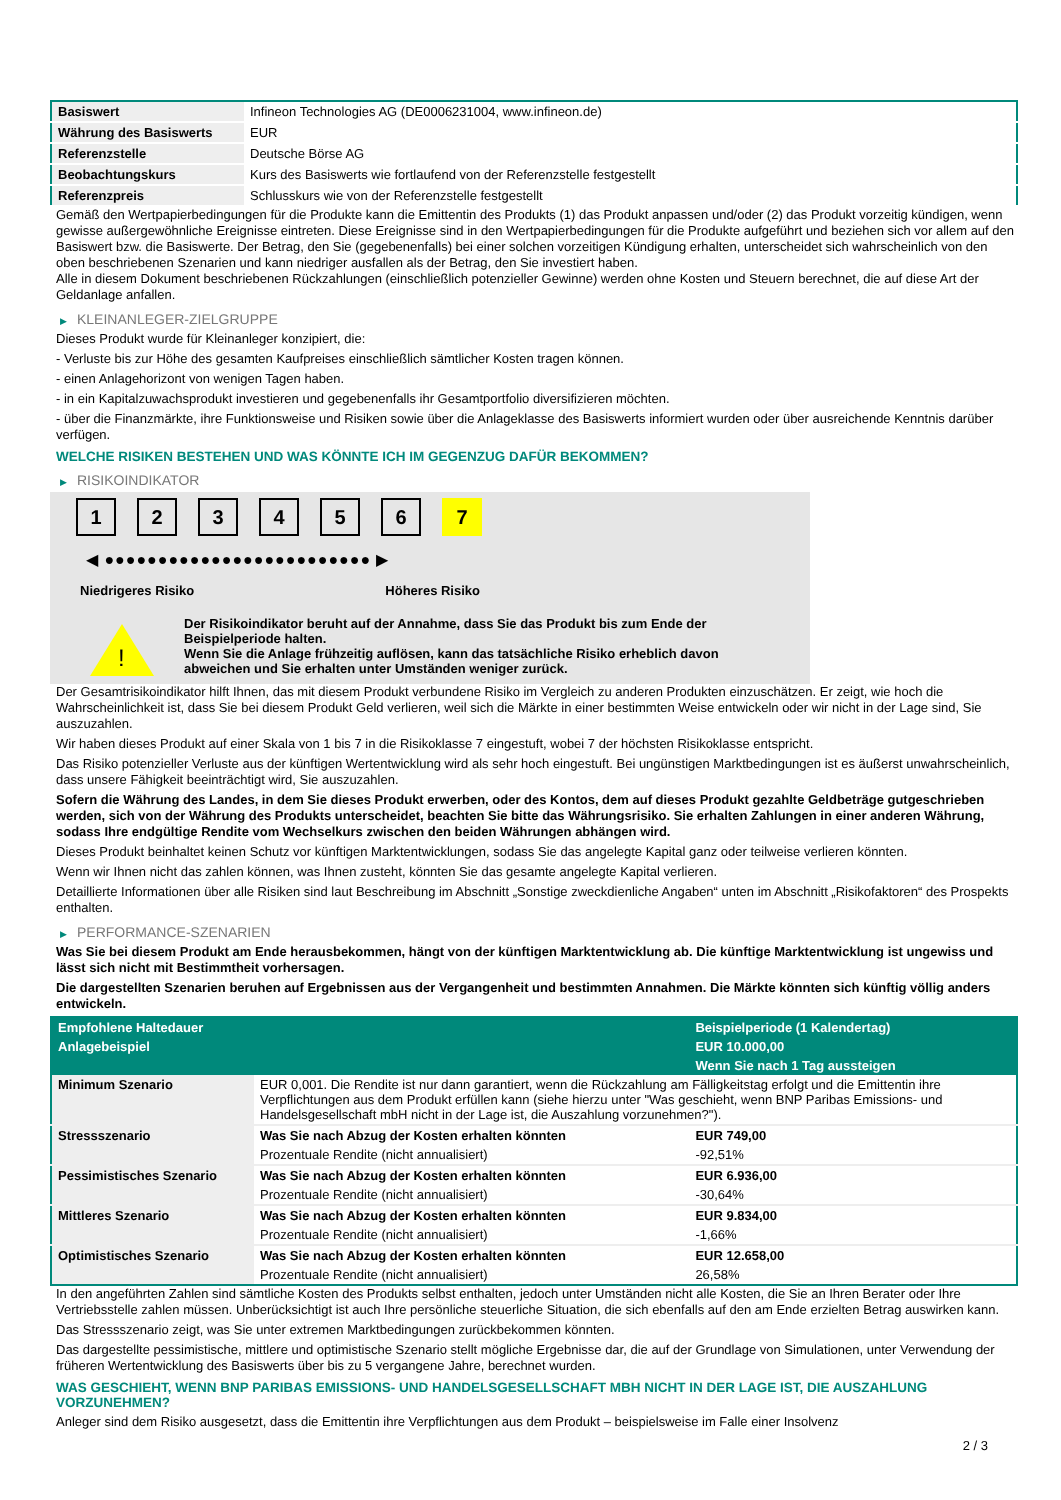| Basiswert | Infineon Technologies AG (DE0006231004, www.infineon.de) |
| Währung des Basiswerts | EUR |
| Referenzstelle | Deutsche Börse AG |
| Beobachtungskurs | Kurs des Basiswerts wie fortlaufend von der Referenzstelle festgestellt |
| Referenzpreis | Schlusskurs wie von der Referenzstelle festgestellt |
Gemäß den Wertpapierbedingungen für die Produkte kann die Emittentin des Produkts (1) das Produkt anpassen und/oder (2) das Produkt vorzeitig kündigen, wenn gewisse außergewöhnliche Ereignisse eintreten. Diese Ereignisse sind in den Wertpapierbedingungen für die Produkte aufgeführt und beziehen sich vor allem auf den Basiswert bzw. die Basiswerte. Der Betrag, den Sie (gegebenenfalls) bei einer solchen vorzeitigen Kündigung erhalten, unterscheidet sich wahrscheinlich von den oben beschriebenen Szenarien und kann niedriger ausfallen als der Betrag, den Sie investiert haben.
Alle in diesem Dokument beschriebenen Rückzahlungen (einschließlich potenzieller Gewinne) werden ohne Kosten und Steuern berechnet, die auf diese Art der Geldanlage anfallen.
▶ KLEINANLEGER-ZIELGRUPPE
Dieses Produkt wurde für Kleinanleger konzipiert, die:
- Verluste bis zur Höhe des gesamten Kaufpreises einschließlich sämtlicher Kosten tragen können.
- einen Anlagehorizont von wenigen Tagen haben.
- in ein Kapitalzuwachsprodukt investieren und gegebenenfalls ihr Gesamtportfolio diversifizieren möchten.
- über die Finanzmärkte, ihre Funktionsweise und Risiken sowie über die Anlageklasse des Basiswerts informiert wurden oder über ausreichende Kenntnis darüber verfügen.
WELCHE RISIKEN BESTEHEN UND WAS KÖNNTE ICH IM GEGENZUG DAFÜR BEKOMMEN?
▶ RISIKOINDIKATOR
1 2 3 4 5 6 7
◀ ●●●●●●●●●●●●●●●●●●●●●●●●● ▶
Niedrigeres Risiko Höheres Risiko
!
Der Risikoindikator beruht auf der Annahme, dass Sie das Produkt bis zum Ende der Beispielperiode halten.
Wenn Sie die Anlage frühzeitig auflösen, kann das tatsächliche Risiko erheblich davon abweichen und Sie erhalten unter Umständen weniger zurück.
Der Gesamtrisikoindikator hilft Ihnen, das mit diesem Produkt verbundene Risiko im Vergleich zu anderen Produkten einzuschätzen. Er zeigt, wie hoch die Wahrscheinlichkeit ist, dass Sie bei diesem Produkt Geld verlieren, weil sich die Märkte in einer bestimmten Weise entwickeln oder wir nicht in der Lage sind, Sie auszuzahlen.
Wir haben dieses Produkt auf einer Skala von 1 bis 7 in die Risikoklasse 7 eingestuft, wobei 7 der höchsten Risikoklasse entspricht.
Das Risiko potenzieller Verluste aus der künftigen Wertentwicklung wird als sehr hoch eingestuft. Bei ungünstigen Marktbedingungen ist es äußerst unwahrscheinlich, dass unsere Fähigkeit beeinträchtigt wird, Sie auszuzahlen.
Sofern die Währung des Landes, in dem Sie dieses Produkt erwerben, oder des Kontos, dem auf dieses Produkt gezahlte Geldbeträge gutgeschrieben werden, sich von der Währung des Produkts unterscheidet, beachten Sie bitte das Währungsrisiko. Sie erhalten Zahlungen in einer anderen Währung, sodass Ihre endgültige Rendite vom Wechselkurs zwischen den beiden Währungen abhängen wird.
Dieses Produkt beinhaltet keinen Schutz vor künftigen Marktentwicklungen, sodass Sie das angelegte Kapital ganz oder teilweise verlieren könnten.
Wenn wir Ihnen nicht das zahlen können, was Ihnen zusteht, könnten Sie das gesamte angelegte Kapital verlieren.
Detaillierte Informationen über alle Risiken sind laut Beschreibung im Abschnitt „Sonstige zweckdienliche Angaben“ unten im Abschnitt „Risikofaktoren“ des Prospekts enthalten.
▶ PERFORMANCE-SZENARIEN
Was Sie bei diesem Produkt am Ende herausbekommen, hängt von der künftigen Marktentwicklung ab. Die künftige Marktentwicklung ist ungewiss und lässt sich nicht mit Bestimmtheit vorhersagen.
Die dargestellten Szenarien beruhen auf Ergebnissen aus der Vergangenheit und bestimmten Annahmen. Die Märkte könnten sich künftig völlig anders entwickeln.
| Empfohlene Haltedauer | | Beispielperiode (1 Kalendertag) |
| Anlagebeispiel | | EUR 10.000,00 |
| | | Wenn Sie nach 1 Tag aussteigen |
| Minimum Szenario | EUR 0,001. Die Rendite ist nur dann garantiert, wenn die Rückzahlung am Fälligkeitstag erfolgt und die Emittentin ihre Verpflichtungen aus dem Produkt erfüllen kann (siehe hierzu unter "Was geschieht, wenn BNP Paribas Emissions- und Handelsgesellschaft mbH nicht in der Lage ist, die Auszahlung vorzunehmen?"). | |
| Stressszenario | Was Sie nach Abzug der Kosten erhalten könnten | EUR 749,00 |
| | Prozentuale Rendite (nicht annualisiert) | -92,51% |
| Pessimistisches Szenario | Was Sie nach Abzug der Kosten erhalten könnten | EUR 6.936,00 |
| | Prozentuale Rendite (nicht annualisiert) | -30,64% |
| Mittleres Szenario | Was Sie nach Abzug der Kosten erhalten könnten | EUR 9.834,00 |
| | Prozentuale Rendite (nicht annualisiert) | -1,66% |
| Optimistisches Szenario | Was Sie nach Abzug der Kosten erhalten könnten | EUR 12.658,00 |
| | Prozentuale Rendite (nicht annualisiert) | 26,58% |
In den angeführten Zahlen sind sämtliche Kosten des Produkts selbst enthalten, jedoch unter Umständen nicht alle Kosten, die Sie an Ihren Berater oder Ihre Vertriebsstelle zahlen müssen. Unberücksichtigt ist auch Ihre persönliche steuerliche Situation, die sich ebenfalls auf den am Ende erzielten Betrag auswirken kann.
Das Stressszenario zeigt, was Sie unter extremen Marktbedingungen zurückbekommen könnten.
Das dargestellte pessimistische, mittlere und optimistische Szenario stellt mögliche Ergebnisse dar, die auf der Grundlage von Simulationen, unter Verwendung der früheren Wertentwicklung des Basiswerts über bis zu 5 vergangene Jahre, berechnet wurden.
WAS GESCHIEHT, WENN BNP PARIBAS EMISSIONS- UND HANDELSGESELLSCHAFT MBH NICHT IN DER LAGE IST, DIE AUSZAHLUNG VORZUNEHMEN?
Anleger sind dem Risiko ausgesetzt, dass die Emittentin ihre Verpflichtungen aus dem Produkt – beispielsweise im Falle einer Insolvenz
2 / 3